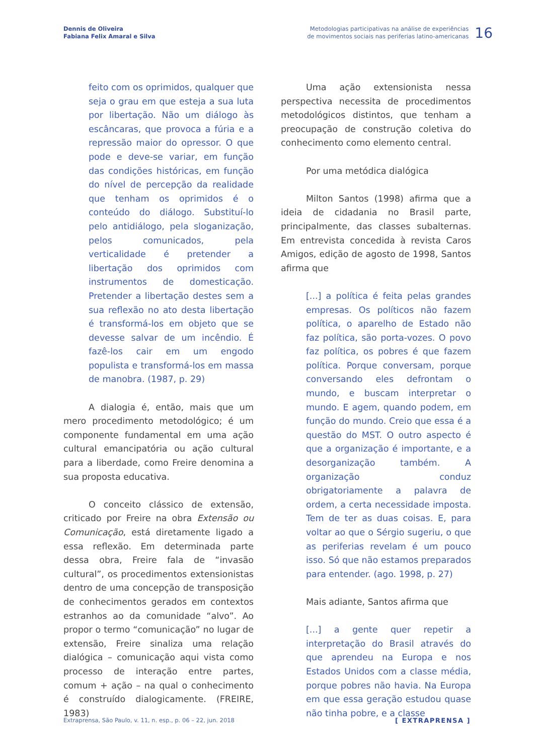Dennis de Oliveira
Fabiana Felix Amaral e Silva
Metodologias participativas na análise de experiências
de movimentos sociais nas periferias latino-americanas
16
feito com os oprimidos, qualquer que seja o grau em que esteja a sua luta por libertação. Não um diálogo às escâncaras, que provoca a fúria e a repressão maior do opressor. O que pode e deve-se variar, em função das condições históricas, em função do nível de percepção da realidade que tenham os oprimidos é o conteúdo do diálogo. Substituí-lo pelo antidiálogo, pela sloganização, pelos comunicados, pela verticalidade é pretender a libertação dos oprimidos com instrumentos de domesticação. Pretender a libertação destes sem a sua reflexão no ato desta libertação é transformá-los em objeto que se devesse salvar de um incêndio. É fazê-los cair em um engodo populista e transformá-los em massa de manobra. (1987, p. 29)
A dialogia é, então, mais que um mero procedimento metodológico; é um componente fundamental em uma ação cultural emancipatória ou ação cultural para a liberdade, como Freire denomina a sua proposta educativa.
O conceito clássico de extensão, criticado por Freire na obra Extensão ou Comunicação, está diretamente ligado a essa reflexão. Em determinada parte dessa obra, Freire fala de “invasão cultural”, os procedimentos extensionistas dentro de uma concepção de transposição de conhecimentos gerados em contextos estranhos ao da comunidade “alvo”. Ao propor o termo “comunicação” no lugar de extensão, Freire sinaliza uma relação dialógica – comunicação aqui vista como processo de interação entre partes, comum + ação – na qual o conhecimento é construído dialogicamente. (FREIRE, 1983)
Uma ação extensionista nessa perspectiva necessita de procedimentos metodológicos distintos, que tenham a preocupação de construção coletiva do conhecimento como elemento central.
Por uma metódica dialógica
Milton Santos (1998) afirma que a ideia de cidadania no Brasil parte, principalmente, das classes subalternas. Em entrevista concedida à revista Caros Amigos, edição de agosto de 1998, Santos afirma que
[...] a política é feita pelas grandes empresas. Os políticos não fazem política, o aparelho de Estado não faz política, são porta-vozes. O povo faz política, os pobres é que fazem política. Porque conversam, porque conversando eles defrontam o mundo, e buscam interpretar o mundo. E agem, quando podem, em função do mundo. Creio que essa é a questão do MST. O outro aspecto é que a organização é importante, e a desorganização também. A organização conduz obrigatoriamente a palavra de ordem, a certa necessidade imposta. Tem de ter as duas coisas. E, para voltar ao que o Sérgio sugeriu, o que as periferias revelam é um pouco isso. Só que não estamos preparados para entender. (ago. 1998, p. 27)
Mais adiante, Santos afirma que
[...] a gente quer repetir a interpretação do Brasil através do que aprendeu na Europa e nos Estados Unidos com a classe média, porque pobres não havia. Na Europa em que essa geração estudou quase não tinha pobre, e a classe
Extraprensa, São Paulo, v. 11, n. esp., p. 06 – 22, jun. 2018 [ EXTRAPRENSA ]